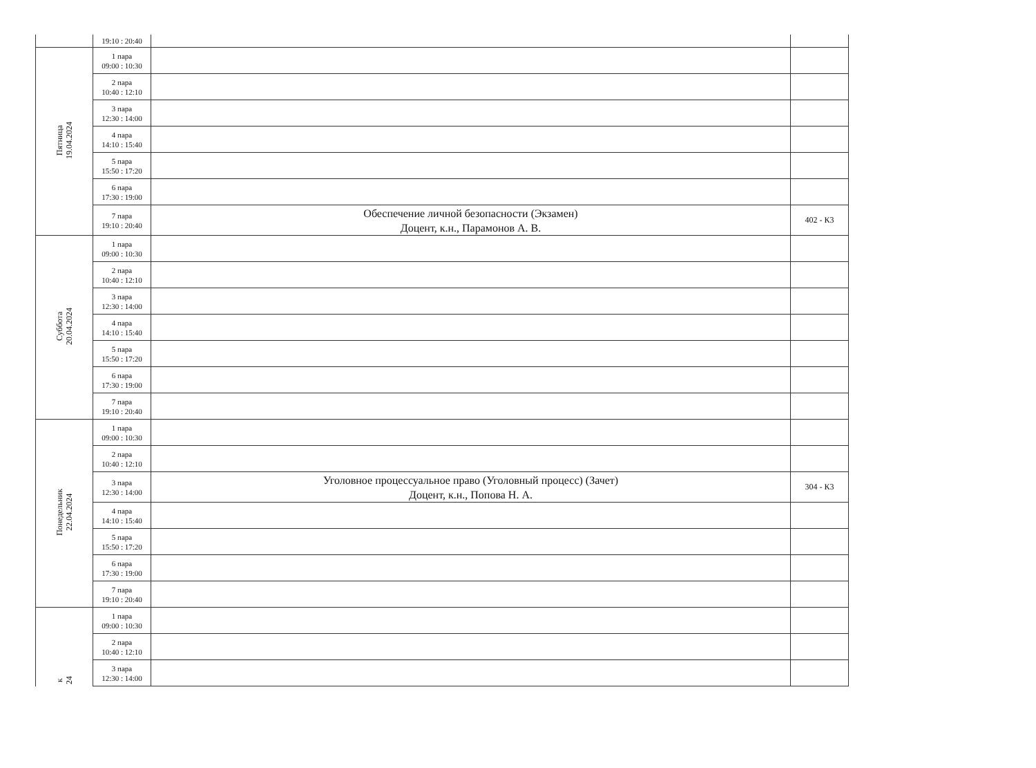| | 19:10 : 20:40 | | |
| Пятница 19.04.2024 | 1 пара 09:00 : 10:30 | | |
| | 2 пара 10:40 : 12:10 | | |
| | 3 пара 12:30 : 14:00 | | |
| | 4 пара 14:10 : 15:40 | | |
| | 5 пара 15:50 : 17:20 | | |
| | 6 пара 17:30 : 19:00 | | |
| | 7 пара 19:10 : 20:40 | Обеспечение личной безопасности (Экзамен) Доцент, к.н., Парамонов А. В. | 402 - К3 |
| Суббота 20.04.2024 | 1 пара 09:00 : 10:30 | | |
| | 2 пара 10:40 : 12:10 | | |
| | 3 пара 12:30 : 14:00 | | |
| | 4 пара 14:10 : 15:40 | | |
| | 5 пара 15:50 : 17:20 | | |
| | 6 пара 17:30 : 19:00 | | |
| | 7 пара 19:10 : 20:40 | | |
| Понедельник 22.04.2024 | 1 пара 09:00 : 10:30 | | |
| | 2 пара 10:40 : 12:10 | | |
| | 3 пара 12:30 : 14:00 | Уголовное процессуальное право (Уголовный процесс) (Зачет) Доцент, к.н., Попова Н. А. | 304 - К3 |
| | 4 пара 14:10 : 15:40 | | |
| | 5 пара 15:50 : 17:20 | | |
| | 6 пара 17:30 : 19:00 | | |
| | 7 пара 19:10 : 20:40 | | |
| к 24 | 1 пара 09:00 : 10:30 | | |
| | 2 пара 10:40 : 12:10 | | |
| | 3 пара 12:30 : 14:00 | | |